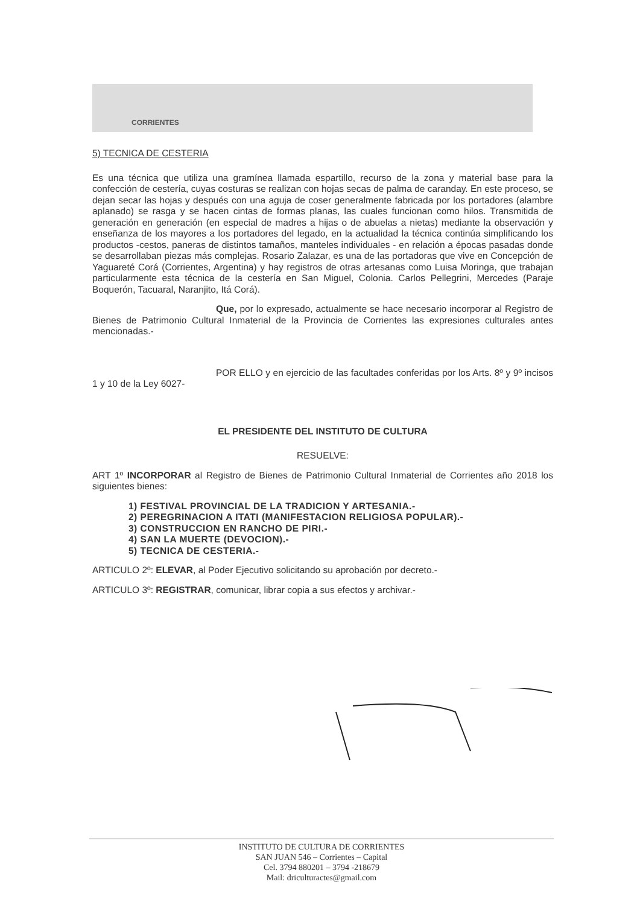CORRIENTES
5) TECNICA DE CESTERIA
Es una técnica que utiliza una gramínea llamada espartillo, recurso de la zona y material base para la confección de cestería, cuyas costuras se realizan con hojas secas de palma de caranday. En este proceso, se dejan secar las hojas y después con una aguja de coser generalmente fabricada por los portadores (alambre aplanado) se rasga y se hacen cintas de formas planas, las cuales funcionan como hilos. Transmitida de generación en generación (en especial de madres a hijas o de abuelas a nietas) mediante la observación y enseñanza de los mayores a los portadores del legado, en la actualidad la técnica continúa simplificando los productos -cestos, paneras de distintos tamaños, manteles individuales - en relación a épocas pasadas donde se desarrollaban piezas más complejas. Rosario Zalazar, es una de las portadoras que vive en Concepción de Yaguareté Corá (Corrientes, Argentina) y hay registros de otras artesanas como Luisa Moringa, que trabajan particularmente esta técnica de la cestería en San Miguel, Colonia. Carlos Pellegrini, Mercedes (Paraje Boquerón, Tacuaral, Naranjito, Itá Corá).
Que, por lo expresado, actualmente se hace necesario incorporar al Registro de Bienes de Patrimonio Cultural Inmaterial de la Provincia de Corrientes las expresiones culturales antes mencionadas.-
POR ELLO y en ejercicio de las facultades conferidas por los Arts. 8º y 9º incisos 1 y 10 de la Ley 6027-
EL PRESIDENTE DEL INSTITUTO DE CULTURA
RESUELVE:
ART 1º INCORPORAR al Registro de Bienes de Patrimonio Cultural Inmaterial de Corrientes año 2018 los siguientes bienes:
1) FESTIVAL PROVINCIAL DE LA TRADICION Y ARTESANIA.-
2) PEREGRINACION A ITATI (MANIFESTACION RELIGIOSA POPULAR).-
3) CONSTRUCCION EN RANCHO DE PIRI.-
4) SAN LA MUERTE (DEVOCION).-
5) TECNICA DE CESTERIA.-
ARTICULO 2º: ELEVAR, al Poder Ejecutivo solicitando su aprobación por decreto.-
ARTICULO 3º: REGISTRAR, comunicar, librar copia a sus efectos y archivar.-
INSTITUTO DE CULTURA DE CORRIENTES
SAN JUAN 546 – Corrientes – Capital
Cel. 3794 880201 – 3794 -218679
Mail: driculturactes@gmail.com